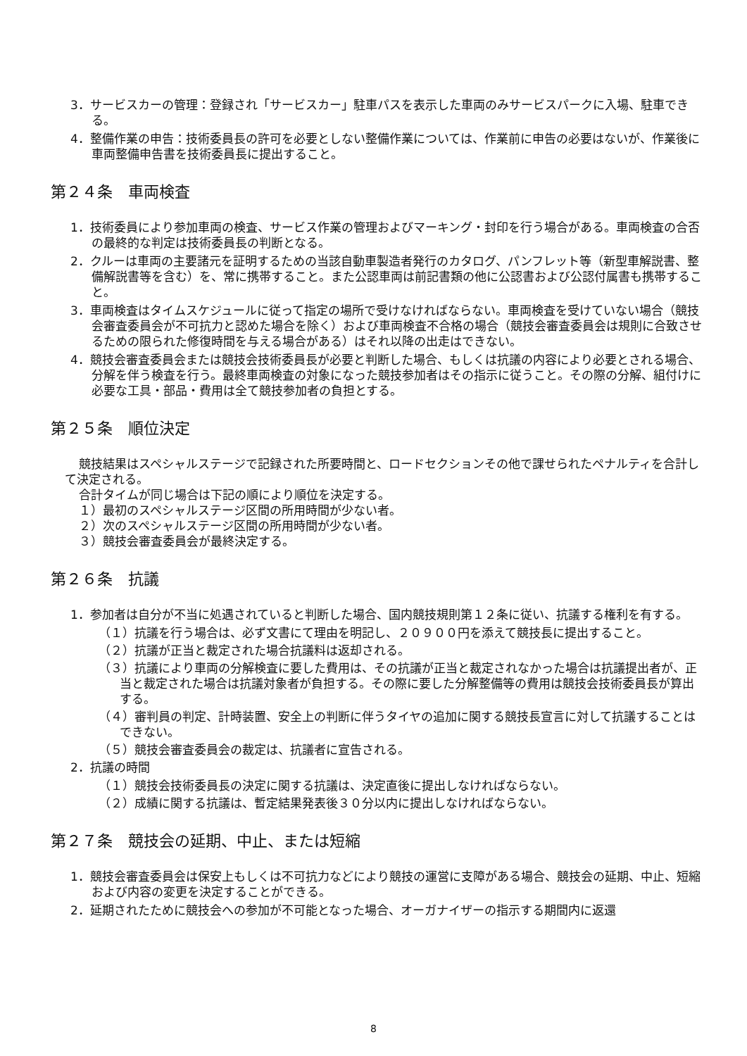3．サービスカーの管理：登録され「サービスカー」駐車パスを表示した車両のみサービスパークに入場、駐車できる。
4．整備作業の申告：技術委員長の許可を必要としない整備作業については、作業前に申告の必要はないが、作業後に車両整備申告書を技術委員長に提出すること。
第２４条　車両検査
1．技術委員により参加車両の検査、サービス作業の管理およびマーキング・封印を行う場合がある。車両検査の合否の最終的な判定は技術委員長の判断となる。
2．クルーは車両の主要諸元を証明するための当該自動車製造者発行のカタログ、パンフレット等（新型車解説書、整備解説書等を含む）を、常に携帯すること。また公認車両は前記書類の他に公認書および公認付属書も携帯すること。
3．車両検査はタイムスケジュールに従って指定の場所で受けなければならない。車両検査を受けていない場合（競技会審査委員会が不可抗力と認めた場合を除く）および車両検査不合格の場合（競技会審査委員会は規則に合致させるための限られた修復時間を与える場合がある）はそれ以降の出走はできない。
4．競技会審査委員会または競技会技術委員長が必要と判断した場合、もしくは抗議の内容により必要とされる場合、分解を伴う検査を行う。最終車両検査の対象になった競技参加者はその指示に従うこと。その際の分解、組付けに必要な工具・部品・費用は全て競技参加者の負担とする。
第２５条　順位決定
競技結果はスペシャルステージで記録された所要時間と、ロードセクションその他で課せられたペナルティを合計して決定される。
合計タイムが同じ場合は下記の順により順位を決定する。
１）最初のスペシャルステージ区間の所用時間が少ない者。
２）次のスペシャルステージ区間の所用時間が少ない者。
３）競技会審査委員会が最終決定する。
第２６条　抗議
1．参加者は自分が不当に処遇されていると判断した場合、国内競技規則第１２条に従い、抗議する権利を有する。
（１）抗議を行う場合は、必ず文書にて理由を明記し、２０９００円を添えて競技長に提出すること。
（２）抗議が正当と裁定された場合抗議料は返却される。
（３）抗議により車両の分解検査に要した費用は、その抗議が正当と裁定されなかった場合は抗議提出者が、正当と裁定された場合は抗議対象者が負担する。その際に要した分解整備等の費用は競技会技術委員長が算出する。
（４）審判員の判定、計時装置、安全上の判断に伴うタイヤの追加に関する競技長宣言に対して抗議することはできない。
（５）競技会審査委員会の裁定は、抗議者に宣告される。
2．抗議の時間
（１）競技会技術委員長の決定に関する抗議は、決定直後に提出しなければならない。
（２）成績に関する抗議は、暫定結果発表後３０分以内に提出しなければならない。
第２７条　競技会の延期、中止、または短縮
1．競技会審査委員会は保安上もしくは不可抗力などにより競技の運営に支障がある場合、競技会の延期、中止、短縮および内容の変更を決定することができる。
2．延期されたために競技会への参加が不可能となった場合、オーガナイザーの指示する期間内に返還
8